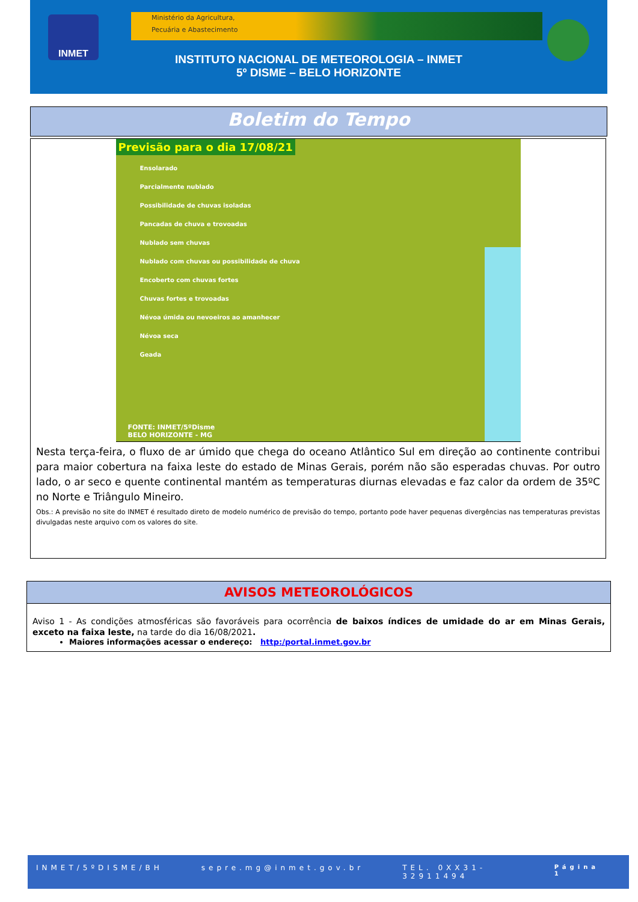INMET
Ministério da Agricultura,
Pecuária e Abastecimento
INSTITUTO NACIONAL DE METEOROLOGIA – INMET
5º DISME – BELO HORIZONTE
Boletim do Tempo
Previsão para o dia 17/08/21
Ensolarado
Parcialmente nublado
Possibilidade de chuvas isoladas
Pancadas de chuva e trovoadas
Nublado sem chuvas
Nublado com chuvas ou possibilidade de chuva
Encoberto com chuvas fortes
Chuvas fortes e trovoadas
Névoa úmida ou nevoeiros ao amanhecer
Névoa seca
Geada
FONTE: INMET/5ºDisme
BELO HORIZONTE - MG
Nesta terça-feira, o fluxo de ar úmido que chega do oceano Atlântico Sul em direção ao continente contribui para maior cobertura na faixa leste do estado de Minas Gerais, porém não são esperadas chuvas. Por outro lado, o ar seco e quente continental mantém as temperaturas diurnas elevadas e faz calor da ordem de 35ºC no Norte e Triângulo Mineiro.
Obs.: A previsão no site do INMET é resultado direto de modelo numérico de previsão do tempo, portanto pode haver pequenas divergências nas temperaturas previstas divulgadas neste arquivo com os valores do site.
AVISOS METEOROLÓGICOS
Aviso 1 - As condições atmosféricas são favoráveis para ocorrência de baixos índices de umidade do ar em Minas Gerais, exceto na faixa leste, na tarde do dia 16/08/2021.
Maiores informações acessar o endereço: http:/portal.inmet.gov.br
INMET/5ºDISME/BH sepre.mg@inmet.gov.br TEL. 0XX31- 32911494 Página 1